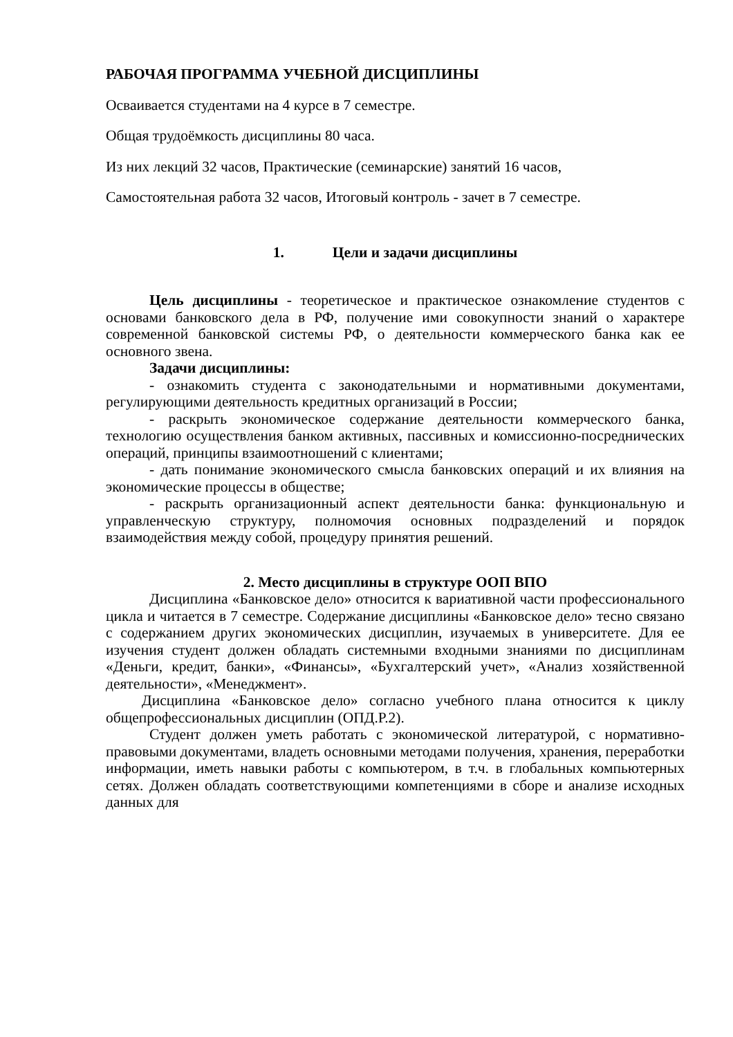РАБОЧАЯ ПРОГРАММА УЧЕБНОЙ ДИСЦИПЛИНЫ
Осваивается студентами на 4 курсе в 7 семестре.
Общая трудоёмкость дисциплины 80 часа.
Из них лекций 32 часов, Практические (семинарские) занятий 16 часов,
Самостоятельная работа 32 часов, Итоговый контроль - зачет в 7 семестре.
1. Цели и задачи дисциплины
Цель дисциплины - теоретическое и практическое ознакомление студентов с основами банковского дела в РФ, получение ими совокупности знаний о характере современной банковской системы РФ, о деятельности коммерческого банка как ее основного звена.
Задачи дисциплины:
- ознакомить студента с законодательными и нормативными документами, регулирующими деятельность кредитных организаций в России;
- раскрыть экономическое содержание деятельности коммерческого банка, технологию осуществления банком активных, пассивных и комиссионно-посреднических операций, принципы взаимоотношений с клиентами;
- дать понимание экономического смысла банковских операций и их влияния на экономические процессы в обществе;
- раскрыть организационный аспект деятельности банка: функциональную и управленческую структуру, полномочия основных подразделений и порядок взаимодействия между собой, процедуру принятия решений.
2. Место дисциплины в структуре ООП ВПО
Дисциплина «Банковское дело» относится к вариативной части профессионального цикла и читается в 7 семестре. Содержание дисциплины «Банковское дело» тесно связано с содержанием других экономических дисциплин, изучаемых в университете. Для ее изучения студент должен обладать системными входными знаниями по дисциплинам «Деньги, кредит, банки», «Финансы», «Бухгалтерский учет», «Анализ хозяйственной деятельности», «Менеджмент».
Дисциплина «Банковское дело» согласно учебного плана относится к циклу общепрофессиональных дисциплин (ОПД.Р.2).
Студент должен уметь работать с экономической литературой, с нормативно-правовыми документами, владеть основными методами получения, хранения, переработки информации, иметь навыки работы с компьютером, в т.ч. в глобальных компьютерных сетях. Должен обладать соответствующими компетенциями в сборе и анализе исходных данных для